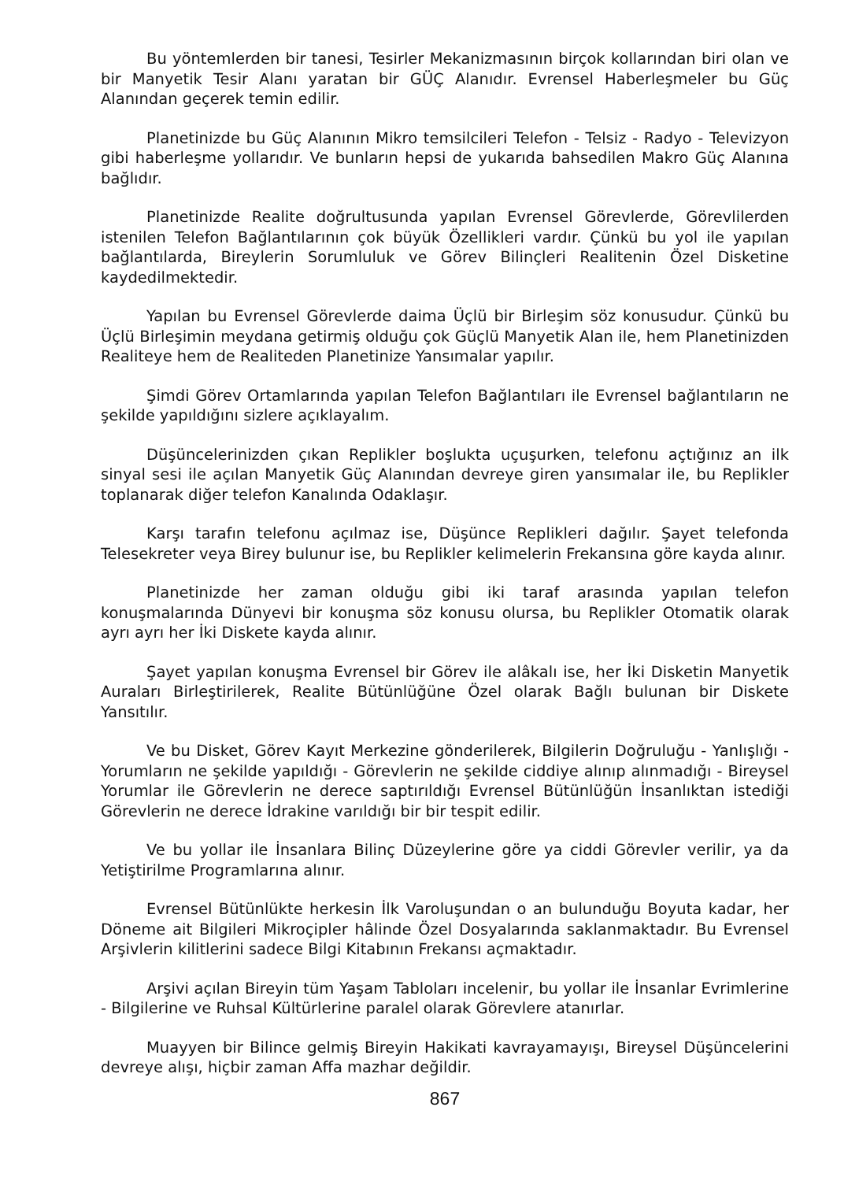Bu yöntemlerden bir tanesi, Tesirler Mekanizmasının birçok kollarından biri olan ve bir Manyetik Tesir Alanı yaratan bir GÜÇ Alanıdır. Evrensel Haberleşmeler bu Güç Alanından geçerek temin edilir.
Planetinizde bu Güç Alanının Mikro temsilcileri Telefon - Telsiz - Radyo - Televizyon gibi haberleşme yollarıdır. Ve bunların hepsi de yukarıda bahsedilen Makro Güç Alanına bağlıdır.
Planetinizde Realite doğrultusunda yapılan Evrensel Görevlerde, Görevlilerden istenilen Telefon Bağlantılarının çok büyük Özellikleri vardır. Çünkü bu yol ile yapılan bağlantılarda, Bireylerin Sorumluluk ve Görev Bilinçleri Realitenin Özel Disketine kaydedilmektedir.
Yapılan bu Evrensel Görevlerde daima Üçlü bir Birleşim söz konusudur. Çünkü bu Üçlü Birleşimin meydana getirmiş olduğu çok Güçlü Manyetik Alan ile, hem Planetinizden Realiteye hem de Realiteden Planetinize Yansımalar yapılır.
Şimdi Görev Ortamlarında yapılan Telefon Bağlantıları ile Evrensel bağlantıların ne şekilde yapıldığını sizlere açıklayalım.
Düşüncelerinizden çıkan Replikler boşlukta uçuşurken, telefonu açtığınız an ilk sinyal sesi ile açılan Manyetik Güç Alanından devreye giren yansımalar ile, bu Replikler toplanarak diğer telefon Kanalında Odaklaşır.
Karşı tarafın telefonu açılmaz ise, Düşünce Replikleri dağılır. Şayet telefonda Telesekreter veya Birey bulunur ise, bu Replikler kelimelerin Frekansına göre kayda alınır.
Planetinizde her zaman olduğu gibi iki taraf arasında yapılan telefon konuşmalarında Dünyevi bir konuşma söz konusu olursa, bu Replikler Otomatik olarak ayrı ayrı her İki Diskete kayda alınır.
Şayet yapılan konuşma Evrensel bir Görev ile alâkalı ise, her İki Disketin Manyetik Auraları Birleştirilerek, Realite Bütünlüğüne Özel olarak Bağlı bulunan bir Diskete Yansıtılır.
Ve bu Disket, Görev Kayıt Merkezine gönderilerek, Bilgilerin Doğruluğu - Yanlışlığı - Yorumların ne şekilde yapıldığı - Görevlerin ne şekilde ciddiye alınıp alınmadığı - Bireysel Yorumlar ile Görevlerin ne derece saptırıldığı Evrensel Bütünlüğün İnsanlıktan istediği Görevlerin ne derece İdrakine varıldığı bir bir tespit edilir.
Ve bu yollar ile İnsanlara Bilinç Düzeylerine göre ya ciddi Görevler verilir, ya da Yetiştirilme Programlarına alınır.
Evrensel Bütünlükte herkesin İlk Varoluşundan o an bulunduğu Boyuta kadar, her Döneme ait Bilgileri Mikroçipler hâlinde Özel Dosyalarında saklanmaktadır. Bu Evrensel Arşivlerin kilitlerini sadece Bilgi Kitabının Frekansı açmaktadır.
Arşivi açılan Bireyin tüm Yaşam Tabloları incelenir, bu yollar ile İnsanlar Evrimlerine - Bilgilerine ve Ruhsal Kültürlerine paralel olarak Görevlere atanırlar.
Muayyen bir Bilince gelmiş Bireyin Hakikati kavrayamayışı, Bireysel Düşüncelerini devreye alışı, hiçbir zaman Affa mazhar değildir.
867